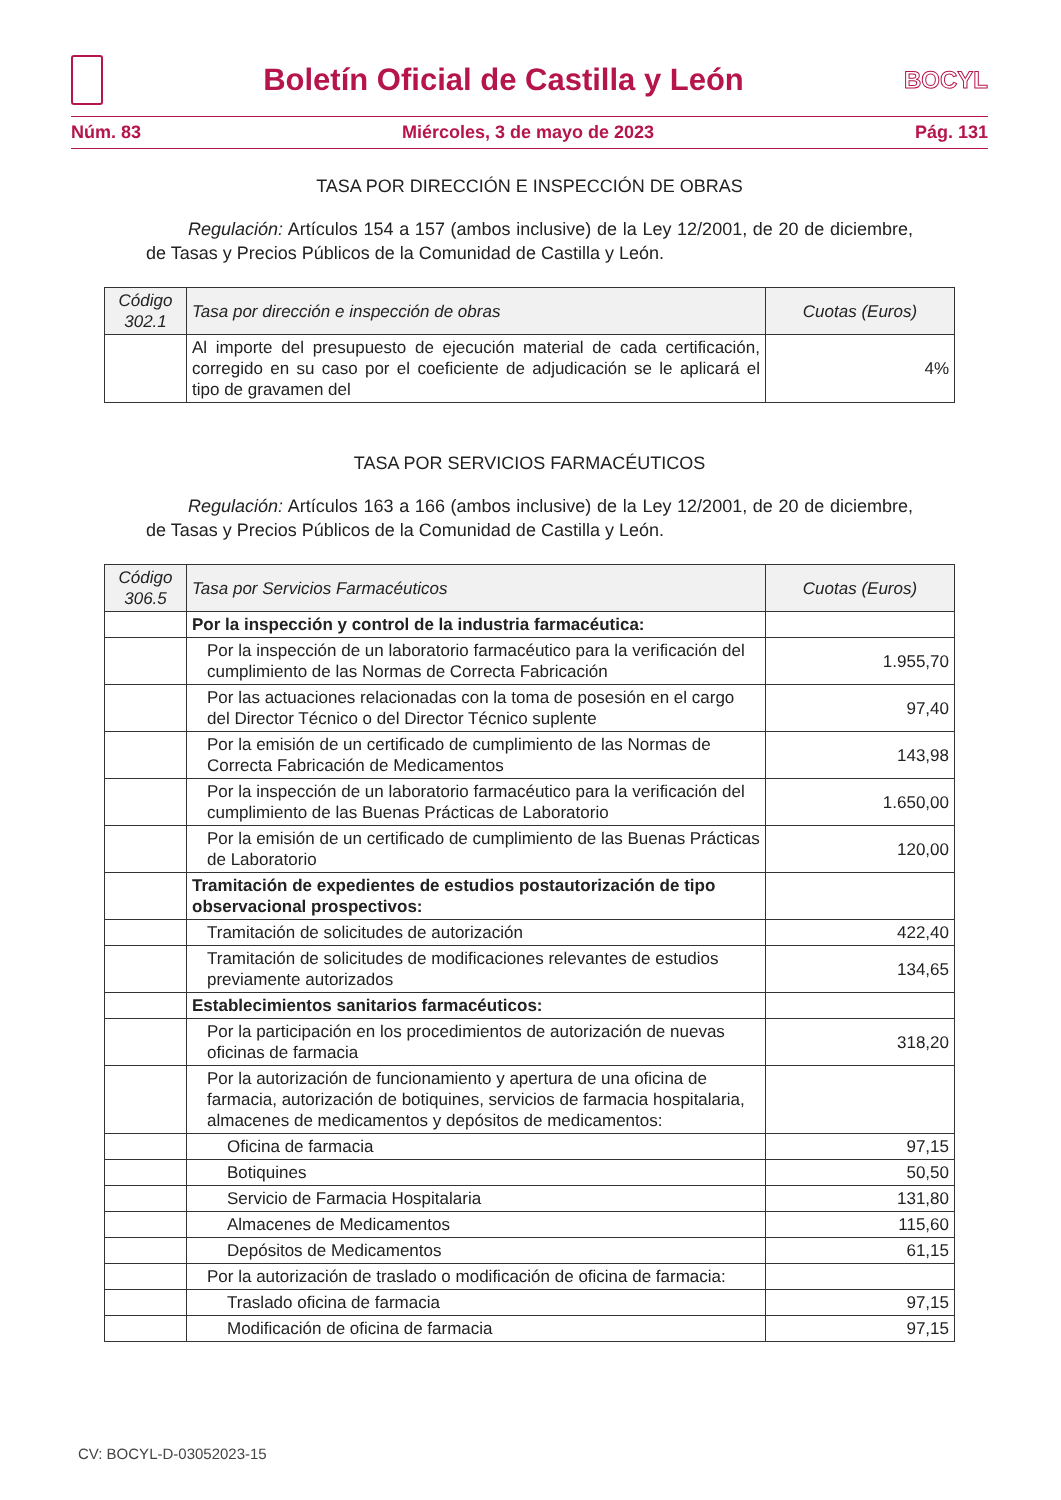Boletín Oficial de Castilla y León
BOCYL
Núm. 83 Miércoles, 3 de mayo de 2023 Pág. 131
TASA POR DIRECCIÓN E INSPECCIÓN DE OBRAS
Regulación: Artículos 154 a 157 (ambos inclusive) de la Ley 12/2001, de 20 de diciembre, de Tasas y Precios Públicos de la Comunidad de Castilla y León.
| Código 302.1 | Tasa por dirección e inspección de obras | Cuotas (Euros) |
| --- | --- | --- |
| | Al importe del presupuesto de ejecución material de cada certificación, corregido en su caso por el coeficiente de adjudicación se le aplicará el tipo de gravamen del | 4% |
TASA POR SERVICIOS FARMACÉUTICOS
Regulación: Artículos 163 a 166 (ambos inclusive) de la Ley 12/2001, de 20 de diciembre, de Tasas y Precios Públicos de la Comunidad de Castilla y León.
| Código 306.5 | Tasa por Servicios Farmacéuticos | Cuotas (Euros) |
| --- | --- | --- |
| | Por la inspección y control de la industria farmacéutica: | |
| | Por la inspección de un laboratorio farmacéutico para la verificación del cumplimiento de las Normas de Correcta Fabricación | 1.955,70 |
| | Por las actuaciones relacionadas con la toma de posesión en el cargo del Director Técnico o del Director Técnico suplente | 97,40 |
| | Por la emisión de un certificado de cumplimiento de las Normas de Correcta Fabricación de Medicamentos | 143,98 |
| | Por la inspección de un laboratorio farmacéutico para la verificación del cumplimiento de las Buenas Prácticas de Laboratorio | 1.650,00 |
| | Por la emisión de un certificado de cumplimiento de las Buenas Prácticas de Laboratorio | 120,00 |
| | Tramitación de expedientes de estudios postautorización de tipo observacional prospectivos: | |
| | Tramitación de solicitudes de autorización | 422,40 |
| | Tramitación de solicitudes de modificaciones relevantes de estudios previamente autorizados | 134,65 |
| | Establecimientos sanitarios farmacéuticos: | |
| | Por la participación en los procedimientos de autorización de nuevas oficinas de farmacia | 318,20 |
| | Por la autorización de funcionamiento y apertura de una oficina de farmacia, autorización de botiquines, servicios de farmacia hospitalaria, almacenes de medicamentos y depósitos de medicamentos: | |
| | Oficina de farmacia | 97,15 |
| | Botiquines | 50,50 |
| | Servicio de Farmacia Hospitalaria | 131,80 |
| | Almacenes de Medicamentos | 115,60 |
| | Depósitos de Medicamentos | 61,15 |
| | Por la autorización de traslado o modificación de oficina de farmacia: | |
| | Traslado oficina de farmacia | 97,15 |
| | Modificación de oficina de farmacia | 97,15 |
CV: BOCYL-D-03052023-15